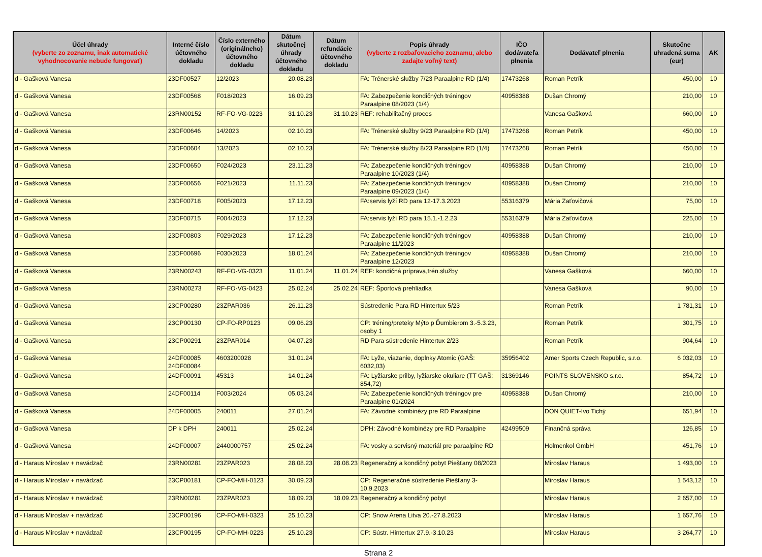| Účel úhrady (vyberte zo zoznamu, inak automatické vyhodnocovanie nebude fungovať) | Interné číslo účtovného dokladu | Číslo externého (originálneho) účtovného dokladu | Dátum skutočnej úhrady účtovného dokladu | Dátum refundácie účtovného dokladu | Popis úhrady (vyberte z rozbaľovacieho zoznamu, alebo zadajte voľný text) | IČO dodávateľa plnenia | Dodávateľ plnenia | Skutočne uhradená suma (eur) | AK |
| --- | --- | --- | --- | --- | --- | --- | --- | --- | --- |
| d - Gašková Vanesa | 23DF00527 | 12/2023 | 20.08.23 | | FA: Trénerské služby 7/23 Paraalpine RD (1/4) | 17473268 | Roman Petrík | 450,00 | 10 |
| d - Gašková Vanesa | 23DF00568 | F018/2023 | 16.09.23 | | FA: Zabezpečenie kondičných tréningov Paraalpine 08/2023 (1/4) | 40958388 | Dušan Chromý | 210,00 | 10 |
| d - Gašková Vanesa | 23RN00152 | RF-FO-VG-0223 | 31.10.23 | 31.10.23 | REF: rehabilitačný proces | | Vanesa Gašková | 660,00 | 10 |
| d - Gašková Vanesa | 23DF00646 | 14/2023 | 02.10.23 | | FA: Trénerské služby 9/23 Paraalpine RD (1/4) | 17473268 | Roman Petrík | 450,00 | 10 |
| d - Gašková Vanesa | 23DF00604 | 13/2023 | 02.10.23 | | FA: Trénerské služby 8/23 Paraalpine RD (1/4) | 17473268 | Roman Petrík | 450,00 | 10 |
| d - Gašková Vanesa | 23DF00650 | F024/2023 | 23.11.23 | | FA: Zabezpečenie kondičných tréningov Paraalpine 10/2023 (1/4) | 40958388 | Dušan Chromý | 210,00 | 10 |
| d - Gašková Vanesa | 23DF00656 | F021/2023 | 11.11.23 | | FA: Zabezpečenie kondičných tréningov Paraalpine 09/2023 (1/4) | 40958388 | Dušan Chromý | 210,00 | 10 |
| d - Gašková Vanesa | 23DF00718 | F005/2023 | 17.12.23 | | FA:servis lyží RD para 12-17.3.2023 | 55316379 | Mária Zaťovičová | 75,00 | 10 |
| d - Gašková Vanesa | 23DF00715 | F004/2023 | 17.12.23 | | FA:servis lyží RD para 15.1.-1.2.23 | 55316379 | Mária Zaťovičová | 225,00 | 10 |
| d - Gašková Vanesa | 23DF00803 | F029/2023 | 17.12.23 | | FA: Zabezpečenie kondičných tréningov Paraalpine 11/2023 | 40958388 | Dušan Chromý | 210,00 | 10 |
| d - Gašková Vanesa | 23DF00696 | F030/2023 | 18.01.24 | | FA: Zabezpečenie kondičných tréningov Paraalpine 12/2023 | 40958388 | Dušan Chromý | 210,00 | 10 |
| d - Gašková Vanesa | 23RN00243 | RF-FO-VG-0323 | 11.01.24 | 11.01.24 | REF: kondičná príprava,trén.služby | | Vanesa Gašková | 660,00 | 10 |
| d - Gašková Vanesa | 23RN00273 | RF-FO-VG-0423 | 25.02.24 | 25.02.24 | REF: Športová prehliadka | | Vanesa Gašková | 90,00 | 10 |
| d - Gašková Vanesa | 23CP00280 | 23ZPAR036 | 26.11.23 | | Sústredenie Para RD Hintertux 5/23 | | Roman Petrík | 1 781,31 | 10 |
| d - Gašková Vanesa | 23CP00130 | CP-FO-RP0123 | 09.06.23 | | CP: tréning/preteky Mýto p Ďumbierom 3.-5.3.23, osoby 1 | | Roman Petrík | 301,75 | 10 |
| d - Gašková Vanesa | 23CP00291 | 23ZPAR014 | 04.07.23 | | RD Para sústredenie Hintertux 2/23 | | Roman Petrík | 904,64 | 10 |
| d - Gašková Vanesa | 24DF00085 24DF00084 | 4603200028 | 31.01.24 | | FA: Lyže, viazanie, doplnky Atomic (GAŠ: 6032,03) | 35956402 | Amer Sports Czech Republic, s.r.o. | 6 032,03 | 10 |
| d - Gašková Vanesa | 24DF00091 | 45313 | 14.01.24 | | FA: Lyžiarske prilby, lyžiarske okuliare (TT GAŠ: 854,72) | 31369146 | POINTS SLOVENSKO s.r.o. | 854,72 | 10 |
| d - Gašková Vanesa | 24DF00114 | F003/2024 | 05.03.24 | | FA: Zabezpečenie kondičných tréningov pre Paraalpine 01/2024 | 40958388 | Dušan Chromý | 210,00 | 10 |
| d - Gašková Vanesa | 24DF00005 | 240011 | 27.01.24 | | FA: Závodné kombinézy pre RD Paraalpine | | DON QUIET-Ivo Tichý | 651,94 | 10 |
| d - Gašková Vanesa | DP k DPH | 240011 | 25.02.24 | | DPH: Závodné kombinézy pre RD Paraalpine | 42499509 | Finančná správa | 126,85 | 10 |
| d - Gašková Vanesa | 24DF00007 | 2440000757 | 25.02.24 | | FA: vosky a servisný materiál pre paraalpine RD | | Holmenkol GmbH | 451,76 | 10 |
| d - Haraus Miroslav + navádzač | 23RN00281 | 23ZPAR023 | 28.08.23 | 28.08.23 | Regeneračný a kondičný pobyt Piešťany 08/2023 | | Miroslav Haraus | 1 493,00 | 10 |
| d - Haraus Miroslav + navádzač | 23CP00181 | CP-FO-MH-0123 | 30.09.23 | | CP: Regeneračné sústredenie Piešťany 3-10.9.2023 | | Miroslav Haraus | 1 543,12 | 10 |
| d - Haraus Miroslav + navádzač | 23RN00281 | 23ZPAR023 | 18.09.23 | 18.09.23 | Regeneračný a kondičný pobyt | | Miroslav Haraus | 2 657,00 | 10 |
| d - Haraus Miroslav + navádzač | 23CP00196 | CP-FO-MH-0323 | 25.10.23 | | CP: Snow Arena Litva 20.-27.8.2023 | | Miroslav Haraus | 1 657,76 | 10 |
| d - Haraus Miroslav + navádzač | 23CP00195 | CP-FO-MH-0223 | 25.10.23 | | CP: Sústr. Hintertux 27.9.-3.10.23 | | Miroslav Haraus | 3 264,77 | 10 |
Strana 2